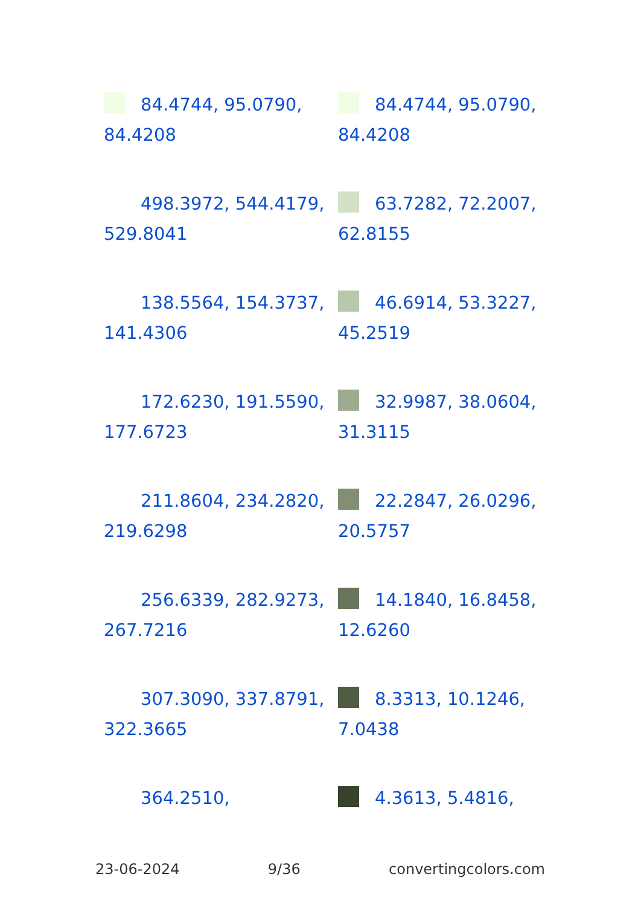84.4744, 95.0790, 84.4208
84.4744, 95.0790, 84.4208
498.3972, 544.4179, 529.8041
63.7282, 72.2007, 62.8155
138.5564, 154.3737, 141.4306
46.6914, 53.3227, 45.2519
172.6230, 191.5590, 177.6723
32.9987, 38.0604, 31.3115
211.8604, 234.2820, 219.6298
22.2847, 26.0296, 20.5757
256.6339, 282.9273, 267.7216
14.1840, 16.8458, 12.6260
307.3090, 337.8791, 322.3665
8.3313, 10.1246, 7.0438
364.2510,
4.3613, 5.4816,
23-06-2024 9/36 convertingcolors.com